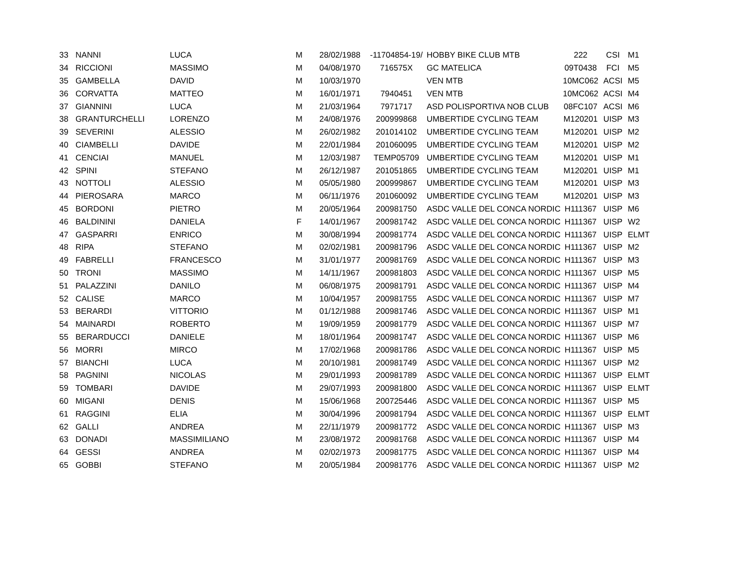| 33 | NANNI | LUCA | M | 28/02/1988 | -11704854-19/ | HOBBY BIKE CLUB MTB | 222 | CSI | M1 |
| 34 | RICCIONI | MASSIMO | M | 04/08/1970 | 716575X | GC MATELICA | 09T0438 | FCI | M5 |
| 35 | GAMBELLA | DAVID | M | 10/03/1970 | | VEN MTB | 10MC062 | ACSI | M5 |
| 36 | CORVATTA | MATTEO | M | 16/01/1971 | 7940451 | VEN MTB | 10MC062 | ACSI | M4 |
| 37 | GIANNINI | LUCA | M | 21/03/1964 | 7971717 | ASD POLISPORTIVA NOB CLUB | 08FC107 | ACSI | M6 |
| 38 | GRANTURCHELLI | LORENZO | M | 24/08/1976 | 200999868 | UMBERTIDE CYCLING TEAM | M120201 | UISP | M3 |
| 39 | SEVERINI | ALESSIO | M | 26/02/1982 | 201014102 | UMBERTIDE CYCLING TEAM | M120201 | UISP | M2 |
| 40 | CIAMBELLI | DAVIDE | M | 22/01/1984 | 201060095 | UMBERTIDE CYCLING TEAM | M120201 | UISP | M2 |
| 41 | CENCIAI | MANUEL | M | 12/03/1987 | TEMP05709 | UMBERTIDE CYCLING TEAM | M120201 | UISP | M1 |
| 42 | SPINI | STEFANO | M | 26/12/1987 | 201051865 | UMBERTIDE CYCLING TEAM | M120201 | UISP | M1 |
| 43 | NOTTOLI | ALESSIO | M | 05/05/1980 | 200999867 | UMBERTIDE CYCLING TEAM | M120201 | UISP | M3 |
| 44 | PIEROSARA | MARCO | M | 06/11/1976 | 201060092 | UMBERTIDE CYCLING TEAM | M120201 | UISP | M3 |
| 45 | BORDONI | PIETRO | M | 20/05/1964 | 200981750 | ASDC VALLE DEL CONCA NORDIC \ | H111367 | UISP | M6 |
| 46 | BALDININI | DANIELA | F | 14/01/1967 | 200981742 | ASDC VALLE DEL CONCA NORDIC \ | H111367 | UISP | W2 |
| 47 | GASPARRI | ENRICO | M | 30/08/1994 | 200981774 | ASDC VALLE DEL CONCA NORDIC \ | H111367 | UISP | ELMT |
| 48 | RIPA | STEFANO | M | 02/02/1981 | 200981796 | ASDC VALLE DEL CONCA NORDIC \ | H111367 | UISP | M2 |
| 49 | FABRELLI | FRANCESCO | M | 31/01/1977 | 200981769 | ASDC VALLE DEL CONCA NORDIC \ | H111367 | UISP | M3 |
| 50 | TRONI | MASSIMO | M | 14/11/1967 | 200981803 | ASDC VALLE DEL CONCA NORDIC \ | H111367 | UISP | M5 |
| 51 | PALAZZINI | DANILO | M | 06/08/1975 | 200981791 | ASDC VALLE DEL CONCA NORDIC \ | H111367 | UISP | M4 |
| 52 | CALISE | MARCO | M | 10/04/1957 | 200981755 | ASDC VALLE DEL CONCA NORDIC \ | H111367 | UISP | M7 |
| 53 | BERARDI | VITTORIO | M | 01/12/1988 | 200981746 | ASDC VALLE DEL CONCA NORDIC \ | H111367 | UISP | M1 |
| 54 | MAINARDI | ROBERTO | M | 19/09/1959 | 200981779 | ASDC VALLE DEL CONCA NORDIC \ | H111367 | UISP | M7 |
| 55 | BERARDUCCI | DANIELE | M | 18/01/1964 | 200981747 | ASDC VALLE DEL CONCA NORDIC \ | H111367 | UISP | M6 |
| 56 | MORRI | MIRCO | M | 17/02/1968 | 200981786 | ASDC VALLE DEL CONCA NORDIC \ | H111367 | UISP | M5 |
| 57 | BIANCHI | LUCA | M | 20/10/1981 | 200981749 | ASDC VALLE DEL CONCA NORDIC \ | H111367 | UISP | M2 |
| 58 | PAGNINI | NICOLAS | M | 29/01/1993 | 200981789 | ASDC VALLE DEL CONCA NORDIC \ | H111367 | UISP | ELMT |
| 59 | TOMBARI | DAVIDE | M | 29/07/1993 | 200981800 | ASDC VALLE DEL CONCA NORDIC \ | H111367 | UISP | ELMT |
| 60 | MIGANI | DENIS | M | 15/06/1968 | 200725446 | ASDC VALLE DEL CONCA NORDIC \ | H111367 | UISP | M5 |
| 61 | RAGGINI | ELIA | M | 30/04/1996 | 200981794 | ASDC VALLE DEL CONCA NORDIC \ | H111367 | UISP | ELMT |
| 62 | GALLI | ANDREA | M | 22/11/1979 | 200981772 | ASDC VALLE DEL CONCA NORDIC \ | H111367 | UISP | M3 |
| 63 | DONADI | MASSIMILIANO | M | 23/08/1972 | 200981768 | ASDC VALLE DEL CONCA NORDIC \ | H111367 | UISP | M4 |
| 64 | GESSI | ANDREA | M | 02/02/1973 | 200981775 | ASDC VALLE DEL CONCA NORDIC \ | H111367 | UISP | M4 |
| 65 | GOBBI | STEFANO | M | 20/05/1984 | 200981776 | ASDC VALLE DEL CONCA NORDIC \ | H111367 | UISP | M2 |